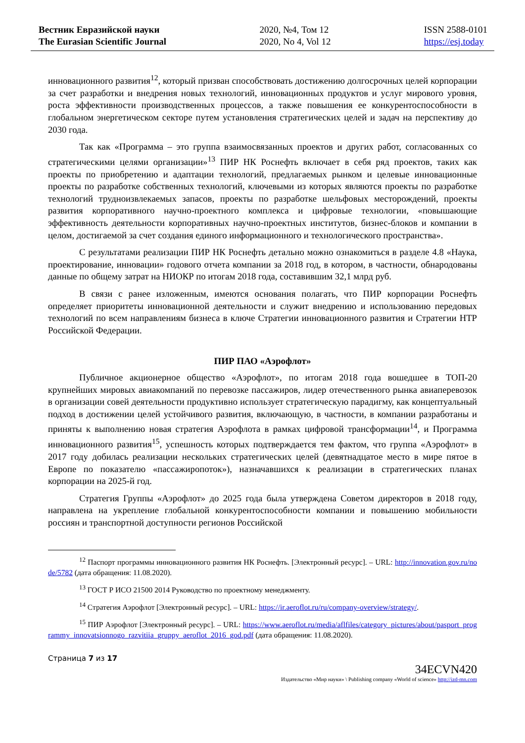Вестник Евразийской науки
The Eurasian Scientific Journal
2020, №4, Том 12
2020, No 4, Vol 12
ISSN 2588-0101
https://esj.today
инновационного развития<sup>12</sup>, который призван способствовать достижению долгосрочных целей корпорации за счет разработки и внедрения новых технологий, инновационных продуктов и услуг мирового уровня, роста эффективности производственных процессов, а также повышения ее конкурентоспособности в глобальном энергетическом секторе путем установления стратегических целей и задач на перспективу до 2030 года.
Так как «Программа – это группа взаимосвязанных проектов и других работ, согласованных со стратегическими целями организации»<sup>13</sup> ПИР НК Роснефть включает в себя ряд проектов, таких как проекты по приобретению и адаптации технологий, предлагаемых рынком и целевые инновационные проекты по разработке собственных технологий, ключевыми из которых являются проекты по разработке технологий трудноизвлекаемых запасов, проекты по разработке шельфовых месторождений, проекты развития корпоративного научно-проектного комплекса и цифровые технологии, «повышающие эффективность деятельности корпоративных научно-проектных институтов, бизнес-блоков и компании в целом, достигаемой за счет создания единого информационного и технологического пространства».
С результатами реализации ПИР НК Роснефть детально можно ознакомиться в разделе 4.8 «Наука, проектирование, инновации» годового отчета компании за 2018 год, в котором, в частности, обнародованы данные по общему затрат на НИОКР по итогам 2018 года, составившим 32,1 млрд руб.
В связи с ранее изложенным, имеются основания полагать, что ПИР корпорации Роснефть определяет приоритеты инновационной деятельности и служит внедрению и использованию передовых технологий по всем направлениям бизнеса в ключе Стратегии инновационного развития и Стратегии НТР Российской Федерации.
ПИР ПАО «Аэрофлот»
Публичное акционерное общество «Аэрофлот», по итогам 2018 года вошедшее в ТОП-20 крупнейших мировых авиакомпаний по перевозке пассажиров, лидер отечественного рынка авиаперевозок в организации совей деятельности продуктивно использует стратегическую парадигму, как концептуальный подход в достижении целей устойчивого развития, включающую, в частности, в компании разработаны и приняты к выполнению новая стратегия Аэрофлота в рамках цифровой трансформации<sup>14</sup>, и Программа инновационного развития<sup>15</sup>, успешность которых подтверждается тем фактом, что группа «Аэрофлот» в 2017 году добилась реализации нескольких стратегических целей (девятнадцатое место в мире пятое в Европе по показателю «пассажиропоток»), назначавшихся к реализации в стратегических планах корпорации на 2025-й год.
Стратегия Группы «Аэрофлот» до 2025 года была утверждена Советом директоров в 2018 году, направлена на укрепление глобальной конкурентоспособности компании и повышению мобильности россиян и транспортной доступности регионов Российской
<sup>12</sup> Паспорт программы инновационного развития НК Роснефть. [Электронный ресурс]. – URL: http://innovation.gov.ru/node/5782 (дата обращения: 11.08.2020).
<sup>13</sup> ГОСТ Р ИСО 21500 2014 Руководство по проектному менеджменту.
<sup>14</sup> Стратегия Аэрофлот [Электронный ресурс]. – URL: https://ir.aeroflot.ru/ru/company-overview/strategy/.
<sup>15</sup> ПИР Аэрофлот [Электронный ресурс]. – URL: https://www.aeroflot.ru/media/aflfiles/category_pictures/about/pasport_programmy_innovatsionnogo_razvitiia_gruppy_aeroflot_2016_god.pdf (дата обращения: 11.08.2020).
Страница 7 из 17
34ECVN420
Издательство «Мир науки» \ Publishing company «World of science» http://izd-mn.com